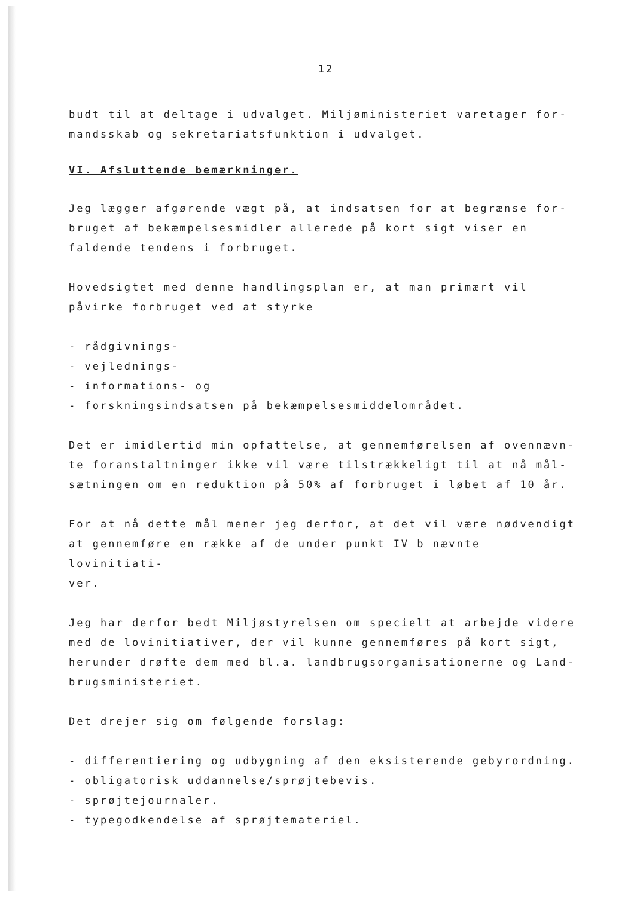12
budt til at deltage i udvalget. Miljøministeriet varetager for-
mandsskab og sekretariatsfunktion i udvalget.
VI. Afsluttende bemærkninger.
Jeg lægger afgørende vægt på, at indsatsen for at begrænse for-
bruget af bekæmpelsesmidler allerede på kort sigt viser en
faldende tendens i forbruget.
Hovedsigtet med denne handlingsplan er, at man primært vil
påvirke forbruget ved at styrke
- rådgivnings-
- vejlednings-
- informations- og
- forskningsindsatsen på bekæmpelsesmiddelområdet.
Det er imidlertid min opfattelse, at gennemførelsen af ovennævn-
te foranstaltninger ikke vil være tilstrækkeligt til at nå mål-
sætningen om en reduktion på 50% af forbruget i løbet af 10 år.
For at nå dette mål mener jeg derfor, at det vil være nødvendigt
at gennemføre en række af de under punkt IV b nævnte lovinitiati-
ver.
Jeg har derfor bedt Miljøstyrelsen om specielt at arbejde videre
med de lovinitiativer, der vil kunne gennemføres på kort sigt,
herunder drøfte dem med bl.a. landbrugsorganisationerne og Land-
brugsministeriet.
Det drejer sig om følgende forslag:
- differentiering og udbygning af den eksisterende gebyrordning.
- obligatorisk uddannelse/sprøjtebevis.
- sprøjtejournaler.
- typegodkendelse af sprøjtemateriel.